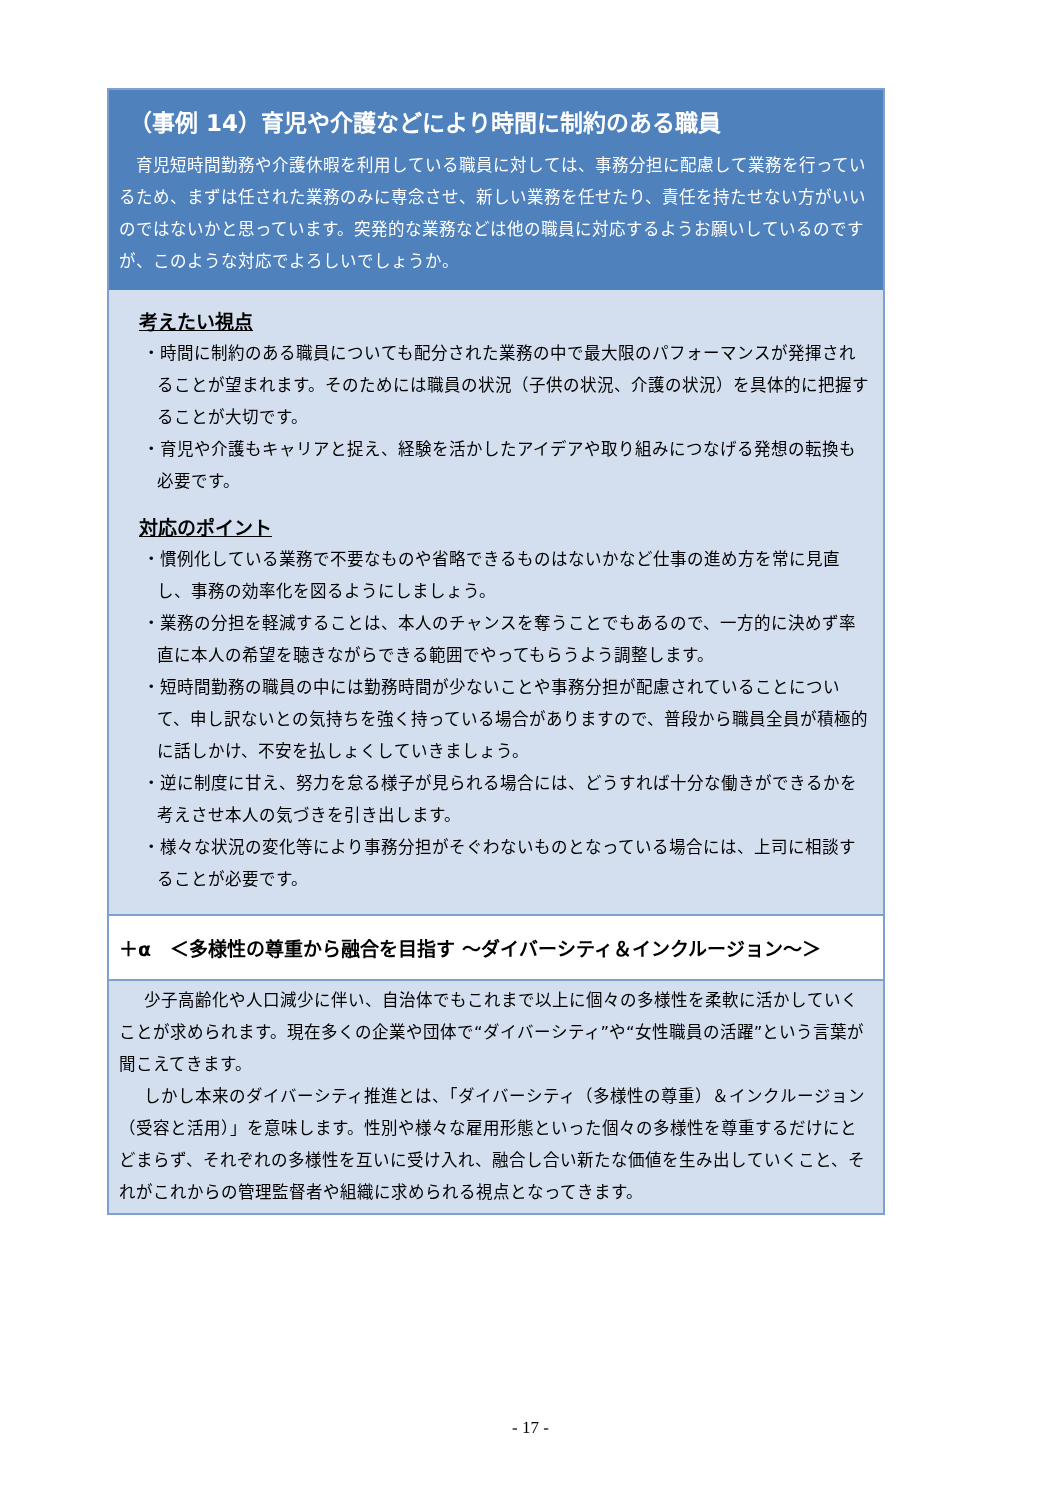（事例 14）育児や介護などにより時間に制約のある職員
育児短時間勤務や介護休暇を利用している職員に対しては、事務分担に配慮して業務を行っているため、まずは任された業務のみに専念させ、新しい業務を任せたり、責任を持たせない方がいいのではないかと思っています。突発的な業務などは他の職員に対応するようお願いしているのですが、このような対応でよろしいでしょうか。
考えたい視点
・時間に制約のある職員についても配分された業務の中で最大限のパフォーマンスが発揮されることが望まれます。そのためには職員の状況（子供の状況、介護の状況）を具体的に把握することが大切です。
・育児や介護もキャリアと捉え、経験を活かしたアイデアや取り組みにつなげる発想の転換も必要です。
対応のポイント
・慣例化している業務で不要なものや省略できるものはないかなど仕事の進め方を常に見直し、事務の効率化を図るようにしましょう。
・業務の分担を軽減することは、本人のチャンスを奪うことでもあるので、一方的に決めず率直に本人の希望を聴きながらできる範囲でやってもらうよう調整します。
・短時間勤務の職員の中には勤務時間が少ないことや事務分担が配慮されていることについて、申し訳ないとの気持ちを強く持っている場合がありますので、普段から職員全員が積極的に話しかけ、不安を払しょくしていきましょう。
・逆に制度に甘え、努力を怠る様子が見られる場合には、どうすれば十分な働きができるかを考えさせ本人の気づきを引き出します。
・様々な状況の変化等により事務分担がそぐわないものとなっている場合には、上司に相談することが必要です。
＋α　＜多様性の尊重から融合を目指す ～ダイバーシティ＆インクルージョン～＞
少子高齢化や人口減少に伴い、自治体でもこれまで以上に個々の多様性を柔軟に活かしていくことが求められます。現在多くの企業や団体で“ダイバーシティ”や“女性職員の活躍”という言葉が聞こえてきます。
しかし本来のダイバーシティ推進とは、「ダイバーシティ（多様性の尊重）＆インクルージョン（受容と活用）」を意味します。性別や様々な雇用形態といった個々の多様性を尊重するだけにとどまらず、それぞれの多様性を互いに受け入れ、融合し合い新たな価値を生み出していくこと、それがこれからの管理監督者や組織に求められる視点となってきます。
- 17 -